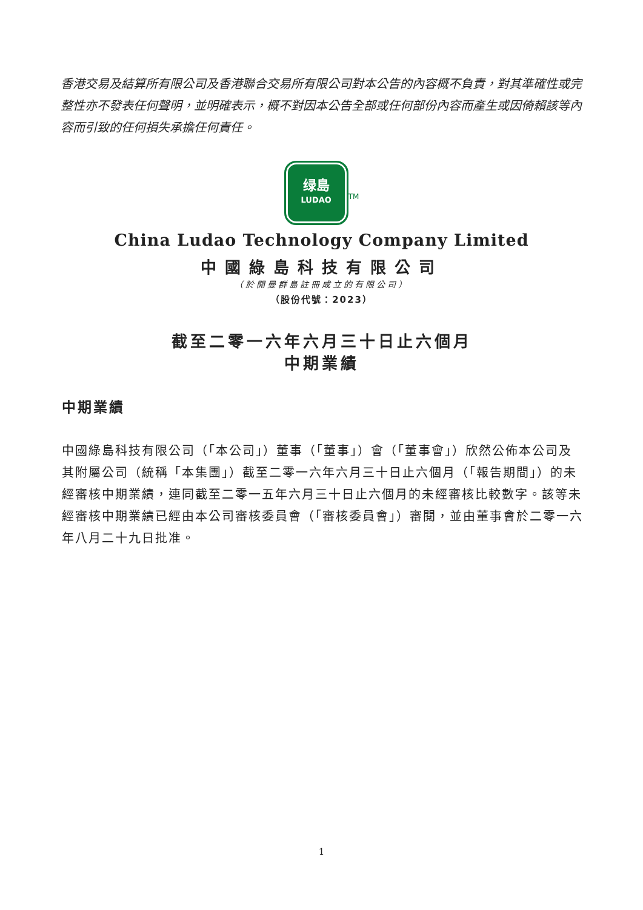香港交易及結算所有限公司及香港聯合交易所有限公司對本公告的內容概不負責，對其準確性或完整性亦不發表任何聲明，並明確表示，概不對因本公告全部或任何部份內容而產生或因倚賴該等內容而引致的任何損失承擔任何責任。
绿島
LUDAO<sup>TM</sup>
China Ludao Technology Company Limited
中國綠島科技有限公司
（於開曼群島註冊成立的有限公司）
（股份代號：2023）
截至二零一六年六月三十日止六個月
中期業績
中期業績
中國綠島科技有限公司（「本公司」）董事（「董事」）會（「董事會」）欣然公佈本公司及其附屬公司（統稱「本集團」）截至二零一六年六月三十日止六個月（「報告期間」）的未經審核中期業績，連同截至二零一五年六月三十日止六個月的未經審核比較數字。該等未經審核中期業績已經由本公司審核委員會（「審核委員會」）審閱，並由董事會於二零一六年八月二十九日批准。
1